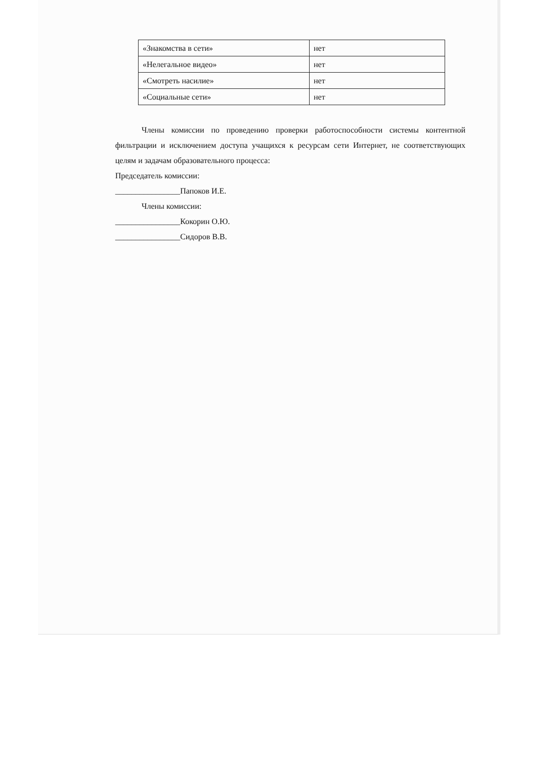| «Знакомства в сети» | нет |
| «Нелегальное видео» | нет |
| «Смотреть насилие» | нет |
| «Социальные сети» | нет |
Члены комиссии по проведению проверки работоспособности системы контентной фильтрации и исключением доступа учащихся к ресурсам сети Интернет, не соответствующих целям и задачам образовательного процесса:
Председатель комиссии:
________________Папоков И.Е.
Члены комиссии:
________________Кокорин О.Ю.
________________Сидоров В.В.